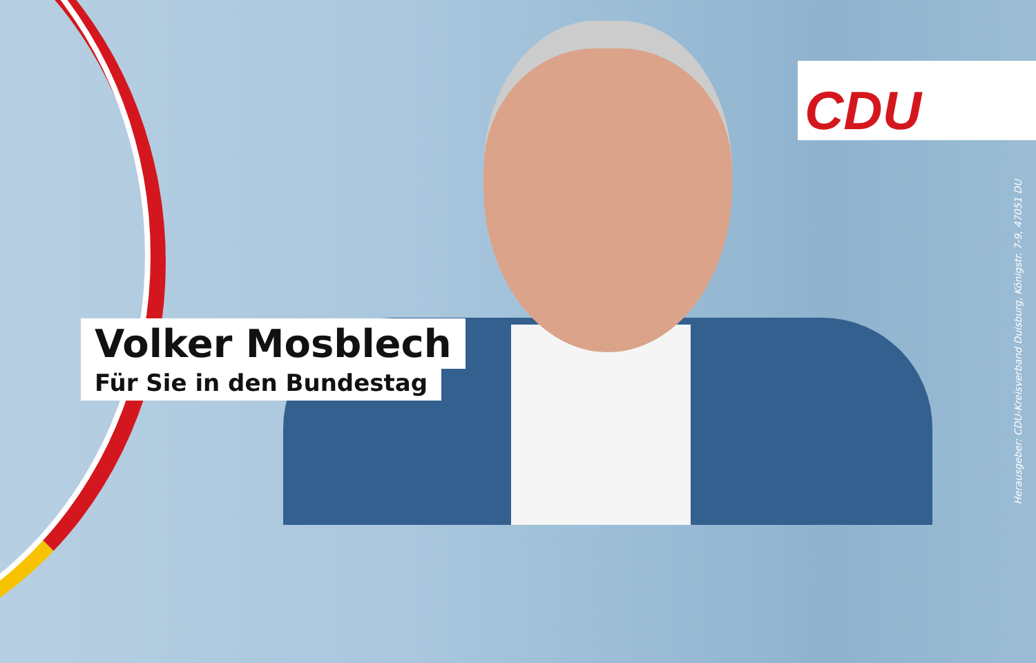CDU
Volker Mosblech
Für Sie in den Bundestag
Herausgeber: CDU-Kreisverband Duisburg, Königstr. 7-9, 47051 DU